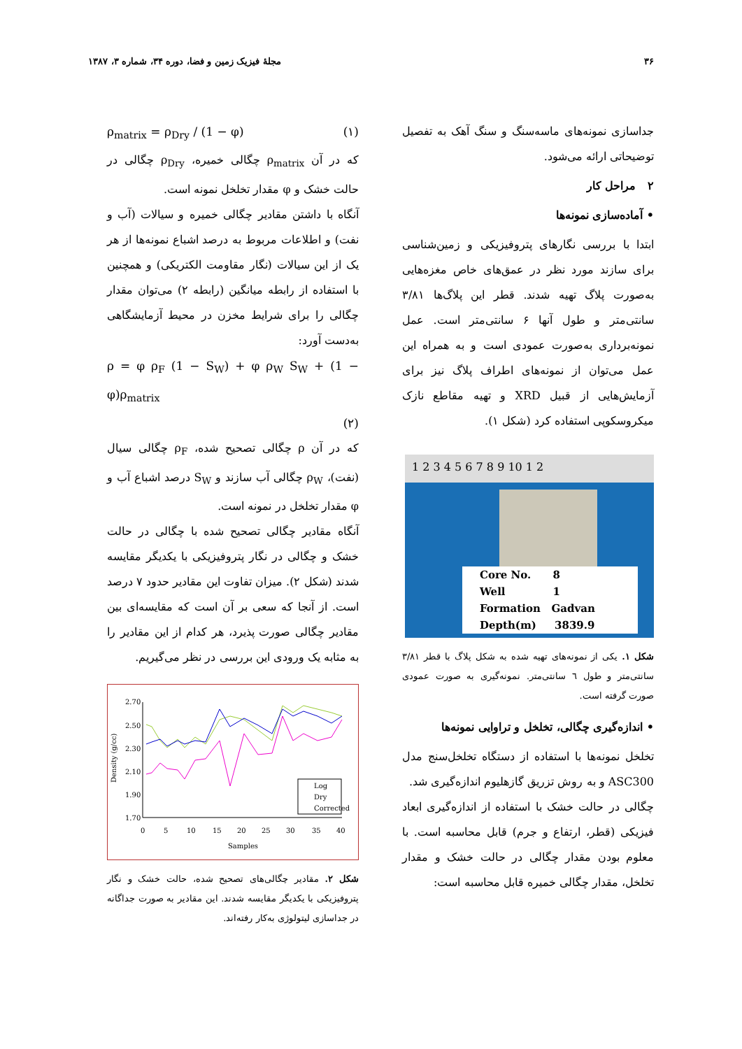۳۶ مجلهٔ فیزیک زمین و فضا، دوره ۳۴، شماره ۳، ۱۳۸۷
جداسازی نمونه‌های ماسه‌سنگ و سنگ آهک به تفصیل توضیحاتی ارائه می‌شود.
۲ مراحل کار
• آماده‌سازی نمونه‌ها
ابتدا با بررسی نگارهای پتروفیزیکی و زمین‌شناسی برای سازند مورد نظر در عمق‌های خاص مغزه‌هایی به‌صورت پلاگ تهیه شدند. قطر این پلاگ‌ها ۳/۸۱ سانتی‌متر و طول آنها ۶ سانتی‌متر است. عمل نمونه‌برداری به‌صورت عمودی است و به همراه این عمل می‌توان از نمونه‌های اطراف پلاگ نیز برای آزمایش‌هایی از قبیل XRD و تهیه مقاطع نازک میکروسکوپی استفاده کرد (شکل ۱).
1 2 3 4 5 6 7 8 9 10 1 2
Core No. 8
Well 1
Formation Gadvan
Depth(m) 3839.9
شکل ۱. یکی از نمونه‌های تهیه شده به شکل پلاگ با قطر ۳/۸۱ سانتی‌متر و طول ٦ سانتی‌متر. نمونه‌گیری به صورت عمودی صورت گرفته است.
• اندازه‌گیری چگالی، تخلخل و تراوایی نمونه‌ها
تخلخل نمونه‌ها با استفاده از دستگاه تخلخل‌سنج مدل ASC300 و به روش تزریق گازهلیوم اندازه‌گیری شد.
چگالی در حالت خشک با استفاده از اندازه‌گیری ابعاد فیزیکی (قطر، ارتفاع و جرم) قابل محاسبه است. با معلوم بودن مقدار چگالی در حالت خشک و مقدار تخلخل، مقدار چگالی خمیره قابل محاسبه است:
ρ<sub>matrix</sub> = ρ<sub>Dry</sub> / (1 − φ) (۱)
که در آن ρ<sub>matrix</sub> چگالی خمیره، ρ<sub>Dry</sub> چگالی در حالت خشک و φ مقدار تخلخل نمونه است.
آنگاه با داشتن مقادیر چگالی خمیره و سیالات (آب و نفت) و اطلاعات مربوط به درصد اشباع نمونه‌ها از هر یک از این سیالات (نگار مقاومت الکتریکی) و همچنین با استفاده از رابطه میانگین (رابطه ۲) می‌توان مقدار چگالی را برای شرایط مخزن در محیط آزمایشگاهی به‌دست آورد:
ρ = φ ρ<sub>F</sub> (1 − S<sub>W</sub>) + φ ρ<sub>W</sub> S<sub>W</sub> + (1 − φ)ρ<sub>matrix</sub>
(۲)
که در آن ρ چگالی تصحیح شده، ρ<sub>F</sub> چگالی سیال (نفت)، ρ<sub>W</sub> چگالی آب سازند و S<sub>W</sub> درصد اشباع آب و φ مقدار تخلخل در نمونه است.
آنگاه مقادیر چگالی تصحیح شده با چگالی در حالت خشک و چگالی در نگار پتروفیزیکی با یکدیگر مقایسه شدند (شکل ۲). میزان تفاوت این مقادیر حدود ۷ درصد است. از آنجا که سعی بر آن است که مقایسه‌ای بین مقادیر چگالی صورت پذیرد، هر کدام از این مقادیر را به مثابه یک ورودی این بررسی در نظر می‌گیریم.
Density (g/cc)
2.70
2.50
2.30
2.10
1.90
1.70
0
5
10
15
20
25
30
35
40
Samples
Log
Dry
Corrected
شکل ۲. مقادیر چگالی‌های تصحیح شده، حالت خشک و نگار پتروفیزیکی با یکدیگر مقایسه شدند. این مقادیر به صورت جداگانه در جداسازی لیتولوژی به‌کار رفته‌اند.